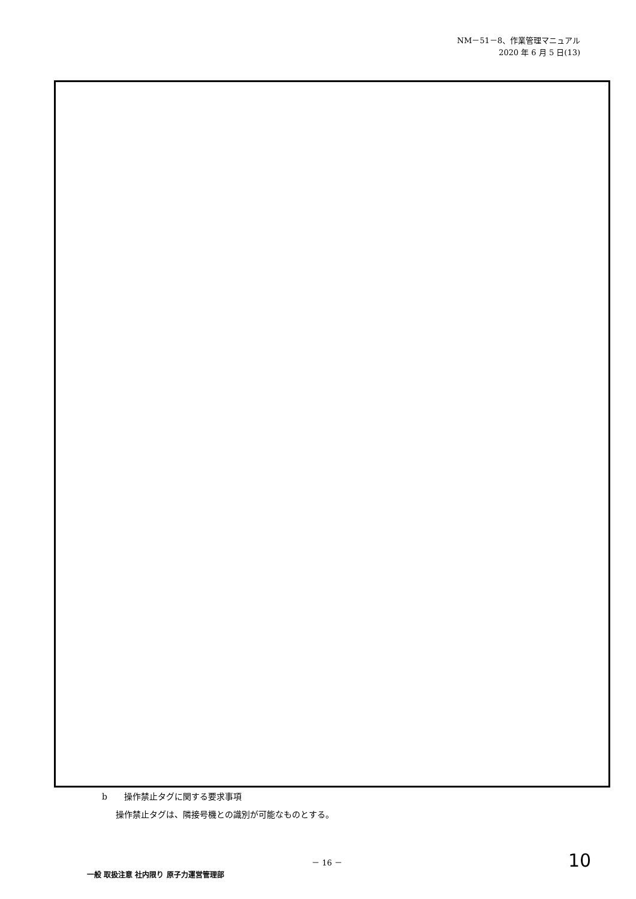NM－51－8、作業管理マニュアル
2020 年 6 月 5 日(13)
b　　操作禁止タグに関する要求事項
操作禁止タグは、隣接号機との識別が可能なものとする。
－ 16 － 10
一般 取扱注意 社内限り 原子力運営管理部